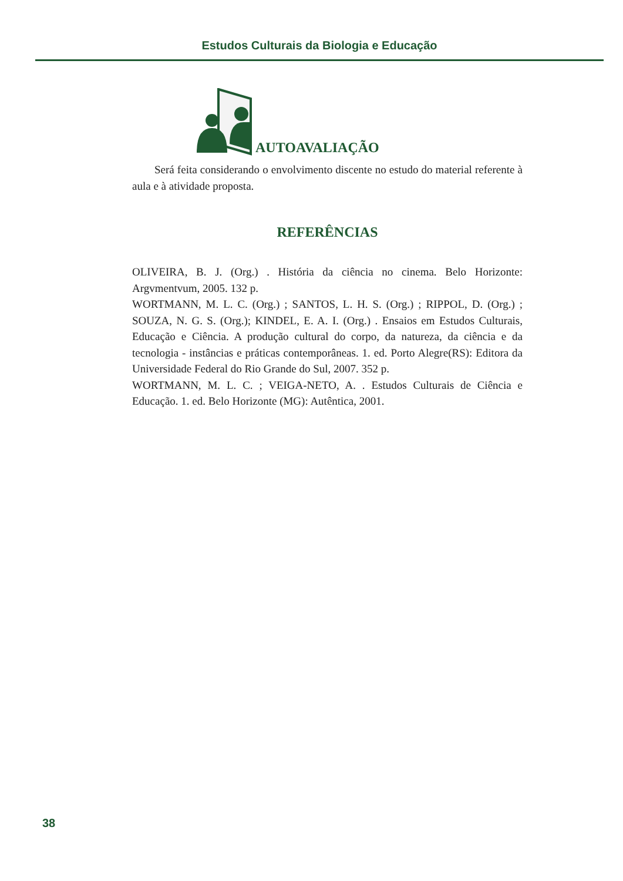Estudos Culturais da Biologia e Educação
AUTOAVALIAÇÃO
Será feita considerando o envolvimento discente no estudo do material referente à aula e à atividade proposta.
REFERÊNCIAS
OLIVEIRA, B. J. (Org.) . História da ciência no cinema. Belo Horizonte: Argvmentvum, 2005. 132 p.
WORTMANN, M. L. C. (Org.) ; SANTOS, L. H. S. (Org.) ; RIPPOL, D. (Org.) ; SOUZA, N. G. S. (Org.); KINDEL, E. A. I. (Org.) . Ensaios em Estudos Culturais, Educação e Ciência. A produção cultural do corpo, da natureza, da ciência e da tecnologia - instâncias e práticas contemporâneas. 1. ed. Porto Alegre(RS): Editora da Universidade Federal do Rio Grande do Sul, 2007. 352 p.
WORTMANN, M. L. C. ; VEIGA-NETO, A. . Estudos Culturais de Ciência e Educação. 1. ed. Belo Horizonte (MG): Autêntica, 2001.
38